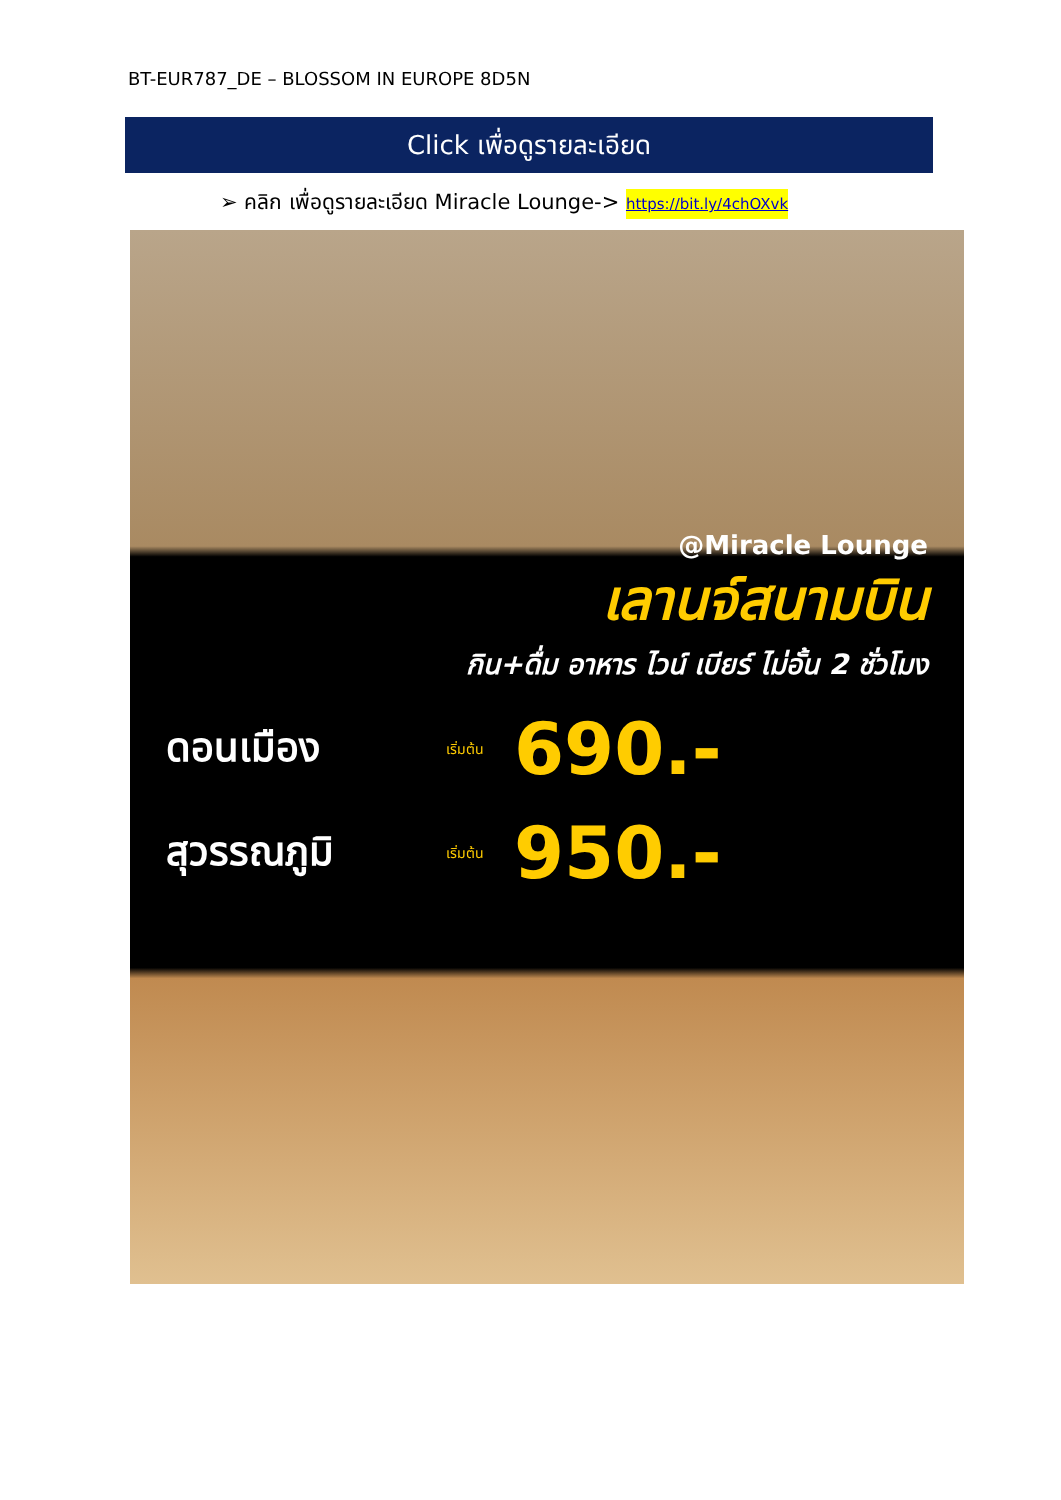BT-EUR787_DE – BLOSSOM IN EUROPE 8D5N
Click เพื่อดูรายละเอียด
➢ คลิก เพื่อดูรายละเอียด Miracle Lounge-> https://bit.ly/4chOXvk
@Miracle Lounge
เลานจ์สนามบิน
กิน+ดื่ม อาหาร ไวน์ เบียร์ ไม่อั้น 2 ชั่วโมง
ดอนเมือง เริ่มต้น 690.-
สุวรรณภูมิ เริ่มต้น 950.-